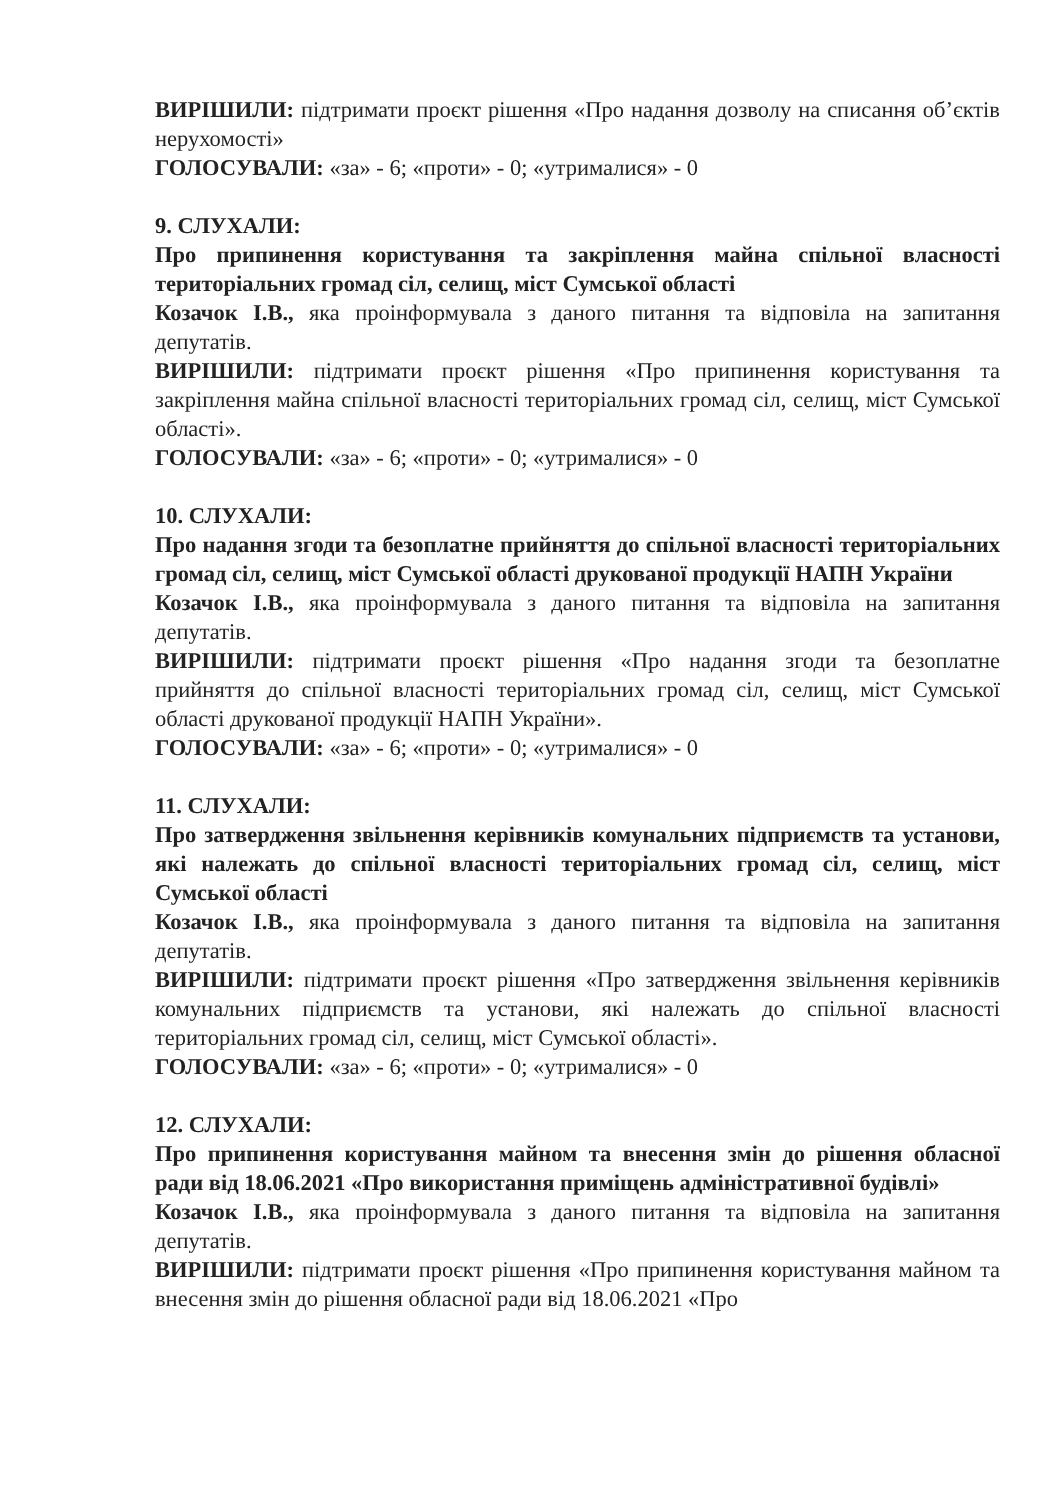ВИРІШИЛИ: підтримати проєкт рішення «Про надання дозволу на списання об’єктів нерухомості»
ГОЛОСУВАЛИ: «за» - 6; «проти» - 0; «утрималися» - 0
9. СЛУХАЛИ:
Про припинення користування та закріплення майна спільної власності територіальних громад сіл, селищ, міст Сумської області
Козачок І.В., яка проінформувала з даного питання та відповіла на запитання депутатів.
ВИРІШИЛИ: підтримати проєкт рішення «Про припинення користування та закріплення майна спільної власності територіальних громад сіл, селищ, міст Сумської області».
ГОЛОСУВАЛИ: «за» - 6; «проти» - 0; «утрималися» - 0
10. СЛУХАЛИ:
Про надання згоди та безоплатне прийняття до спільної власності територіальних громад сіл, селищ, міст Сумської області друкованої продукції НАПН України
Козачок І.В., яка проінформувала з даного питання та відповіла на запитання депутатів.
ВИРІШИЛИ: підтримати проєкт рішення «Про надання згоди та безоплатне прийняття до спільної власності територіальних громад сіл, селищ, міст Сумської області друкованої продукції НАПН України».
ГОЛОСУВАЛИ: «за» - 6; «проти» - 0; «утрималися» - 0
11. СЛУХАЛИ:
Про затвердження звільнення керівників комунальних підприємств та установи, які належать до спільної власності територіальних громад сіл, селищ, міст Сумської області
Козачок І.В., яка проінформувала з даного питання та відповіла на запитання депутатів.
ВИРІШИЛИ: підтримати проєкт рішення «Про затвердження звільнення керівників комунальних підприємств та установи, які належать до спільної власності територіальних громад сіл, селищ, міст Сумської області».
ГОЛОСУВАЛИ: «за» - 6; «проти» - 0; «утрималися» - 0
12. СЛУХАЛИ:
Про припинення користування майном та внесення змін до рішення обласної ради від 18.06.2021 «Про використання приміщень адміністративної будівлі»
Козачок І.В., яка проінформувала з даного питання та відповіла на запитання депутатів.
ВИРІШИЛИ: підтримати проєкт рішення «Про припинення користування майном та внесення змін до рішення обласної ради від 18.06.2021 «Про